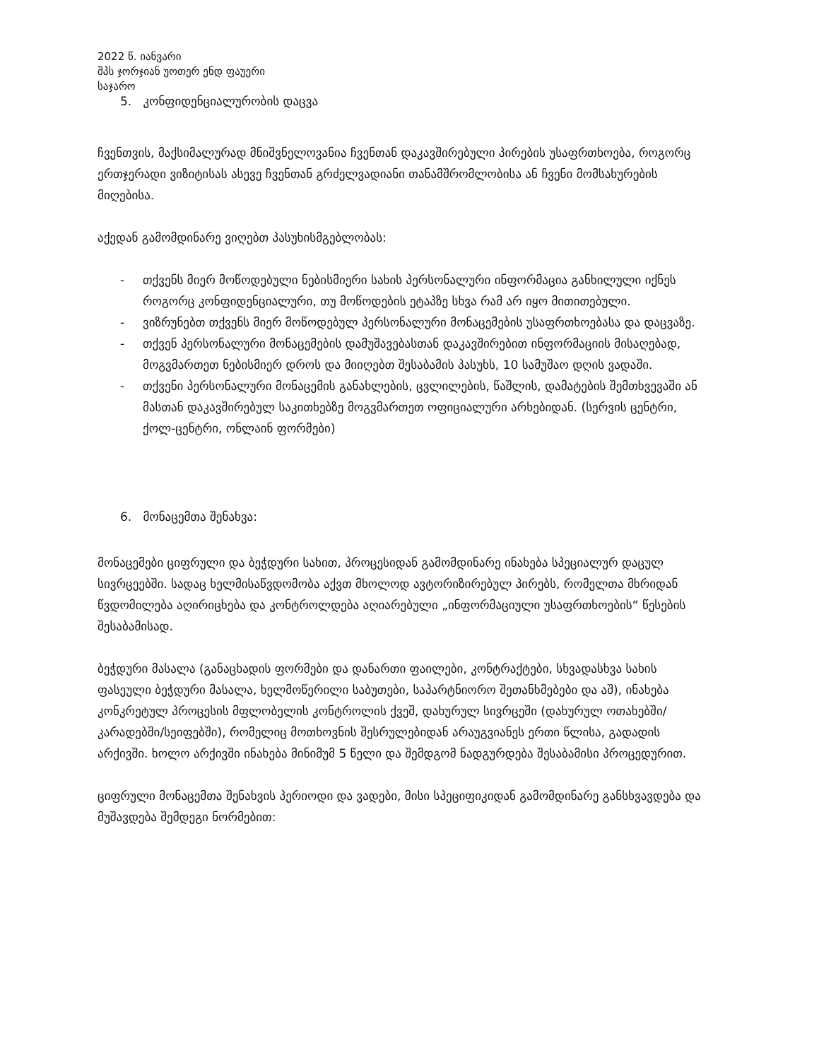2022 წ. იანვარი
შპს ჯორჯიან უოთერ ენდ ფაუერი
საჯარო
5. კონფიდენციალურობის დაცვა
ჩვენთვის, მაქსიმალურად მნიშვნელოვანია ჩვენთან დაკავშირებული პირების უსაფრთხოება, როგორც ერთჯერადი ვიზიტისას ასევე ჩვენთან გრძელვადიანი თანამშრომლობისა ან ჩვენი მომსახურების მიღებისა.
აქედან გამომდინარე ვიღებთ პასუხისმგებლობას:
- თქვენს მიერ მოწოდებული ნებისმიერი სახის პერსონალური ინფორმაცია განხილული იქნეს როგორც კონფიდენციალური, თუ მოწოდების ეტაპზე სხვა რამ არ იყო მითითებული.
- ვიზრუნებთ თქვენს მიერ მოწოდებულ პერსონალური მონაცემების უსაფრთხოებასა და დაცვაზე.
- თქვენ პერსონალური მონაცემების დამუშავებასთან დაკავშირებით ინფორმაციის მისაღებად, მოგვმართეთ ნებისმიერ დროს და მიიღებთ შესაბამის პასუხს, 10 სამუშაო დღის ვადაში.
- თქვენი პერსონალური მონაცემის განახლების, ცვლილების, წაშლის, დამატების შემთხვევაში ან მასთან დაკავშირებულ საკითხებზე მოგვმართეთ ოფიციალური არხებიდან. (სერვის ცენტრი, ქოლ-ცენტრი, ონლაინ ფორმები)
6. მონაცემთა შენახვა:
მონაცემები ციფრული და ბეჭდური სახით, პროცესიდან გამომდინარე ინახება სპეციალურ დაცულ სივრცეებში. სადაც ხელმისაწვდომობა აქვთ მხოლოდ ავტორიზირებულ პირებს, რომელთა მხრიდან წვდომილება აღირიცხება და კონტროლდება აღიარებული „ინფორმაციული უსაფრთხოების“ წესების შესაბამისად.
ბეჭდური მასალა (განაცხადის ფორმები და დანართი ფაილები, კონტრაქტები, სხვადასხვა სახის ფასეული ბეჭდური მასალა, ხელმოწერილი საბუთები, საპარტნიორო შეთანხმებები და აშ), ინახება კონკრეტულ პროცესის მფლობელის კონტროლის ქვეშ, დახურულ სივრცეში (დახურულ ოთახებში/კარადებში/სეიფებში), რომელიც მოთხოვნის შესრულებიდან არაუგვიანეს ერთი წლისა, გადადის არქივში. ხოლო არქივში ინახება მინიმუმ 5 წელი და შემდგომ ნადგურდება შესაბამისი პროცედურით.
ციფრული მონაცემთა შენახვის პერიოდი და ვადები, მისი სპეციფიკიდან გამომდინარე განსხვავდება და მუშავდება შემდეგი ნორმებით: